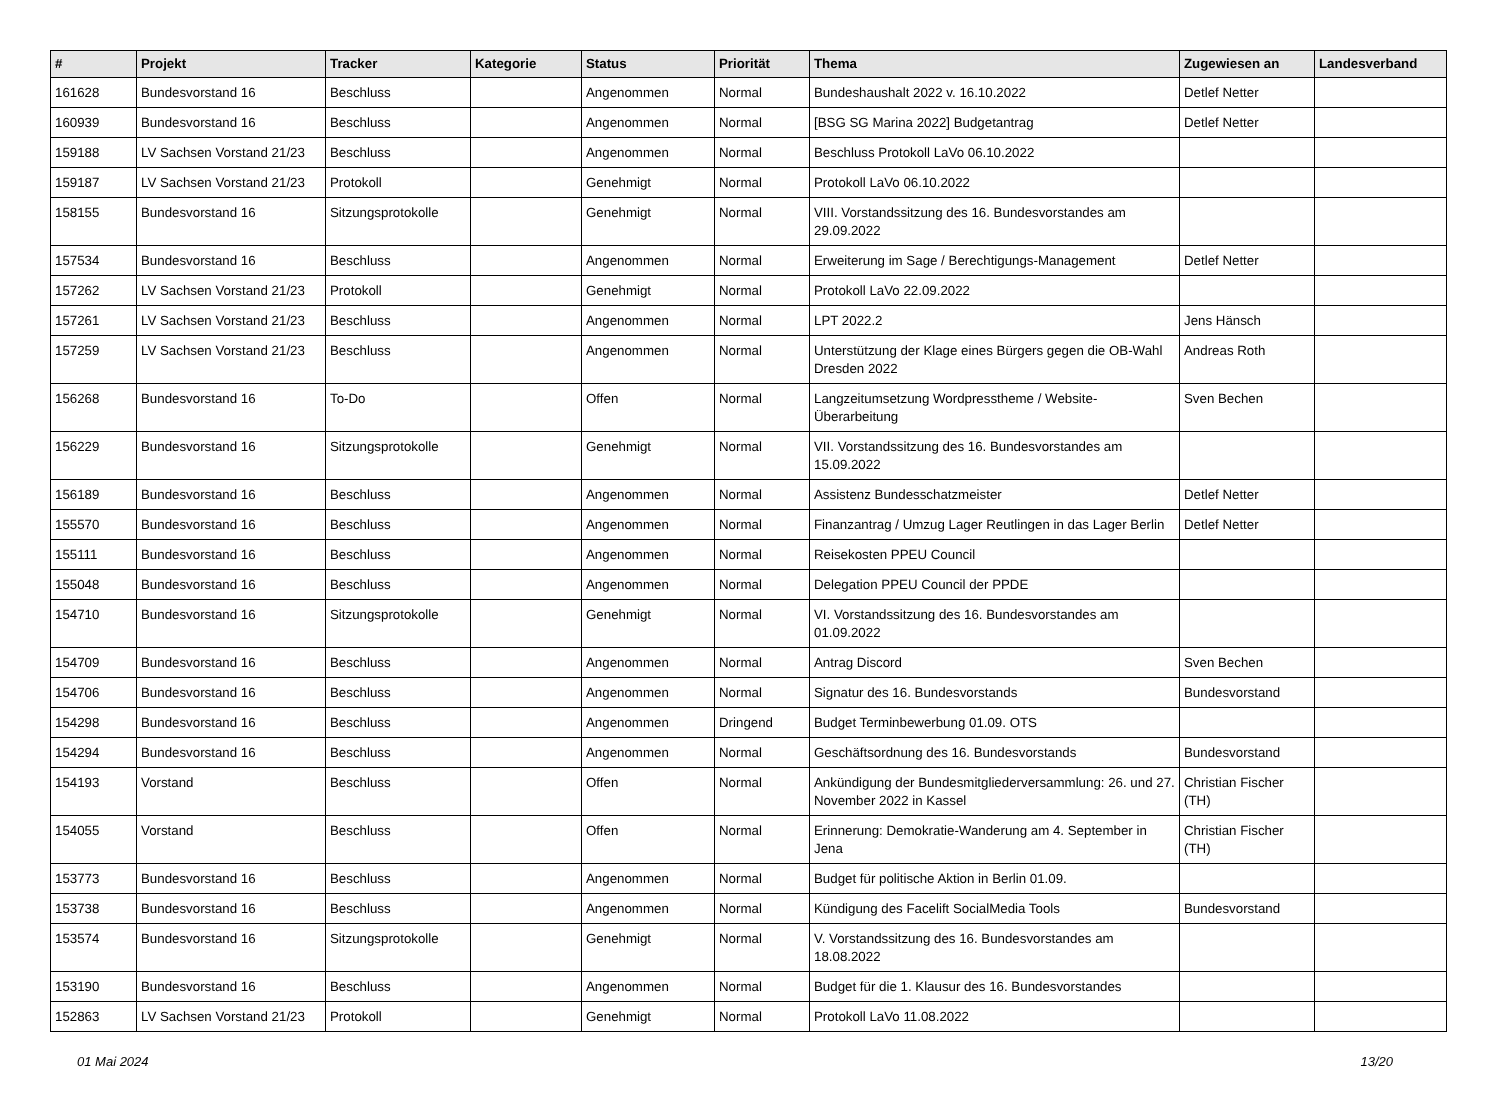| # | Projekt | Tracker | Kategorie | Status | Priorität | Thema | Zugewiesen an | Landesverband |
| --- | --- | --- | --- | --- | --- | --- | --- | --- |
| 161628 | Bundesvorstand 16 | Beschluss | | Angenommen | Normal | Bundeshaushalt 2022 v. 16.10.2022 | Detlef Netter | |
| 160939 | Bundesvorstand 16 | Beschluss | | Angenommen | Normal | [BSG SG Marina 2022] Budgetantrag | Detlef Netter | |
| 159188 | LV Sachsen Vorstand 21/23 | Beschluss | | Angenommen | Normal | Beschluss Protokoll LaVo 06.10.2022 | | |
| 159187 | LV Sachsen Vorstand 21/23 | Protokoll | | Genehmigt | Normal | Protokoll LaVo 06.10.2022 | | |
| 158155 | Bundesvorstand 16 | Sitzungsprotokolle | | Genehmigt | Normal | VIII. Vorstandssitzung des 16. Bundesvorstandes am 29.09.2022 | | |
| 157534 | Bundesvorstand 16 | Beschluss | | Angenommen | Normal | Erweiterung im Sage / Berechtigungs-Management | Detlef Netter | |
| 157262 | LV Sachsen Vorstand 21/23 | Protokoll | | Genehmigt | Normal | Protokoll LaVo 22.09.2022 | | |
| 157261 | LV Sachsen Vorstand 21/23 | Beschluss | | Angenommen | Normal | LPT 2022.2 | Jens Hänsch | |
| 157259 | LV Sachsen Vorstand 21/23 | Beschluss | | Angenommen | Normal | Unterstützung der Klage eines Bürgers gegen die OB-Wahl Dresden 2022 | Andreas Roth | |
| 156268 | Bundesvorstand 16 | To-Do | | Offen | Normal | Langzeitumsetzung Wordpresstheme / Website-Überarbeitung | Sven Bechen | |
| 156229 | Bundesvorstand 16 | Sitzungsprotokolle | | Genehmigt | Normal | VII. Vorstandssitzung des 16. Bundesvorstandes am 15.09.2022 | | |
| 156189 | Bundesvorstand 16 | Beschluss | | Angenommen | Normal | Assistenz Bundesschatzmeister | Detlef Netter | |
| 155570 | Bundesvorstand 16 | Beschluss | | Angenommen | Normal | Finanzantrag / Umzug Lager Reutlingen in das Lager Berlin | Detlef Netter | |
| 155111 | Bundesvorstand 16 | Beschluss | | Angenommen | Normal | Reisekosten PPEU Council | | |
| 155048 | Bundesvorstand 16 | Beschluss | | Angenommen | Normal | Delegation PPEU Council der PPDE | | |
| 154710 | Bundesvorstand 16 | Sitzungsprotokolle | | Genehmigt | Normal | VI. Vorstandssitzung des 16. Bundesvorstandes am 01.09.2022 | | |
| 154709 | Bundesvorstand 16 | Beschluss | | Angenommen | Normal | Antrag Discord | Sven Bechen | |
| 154706 | Bundesvorstand 16 | Beschluss | | Angenommen | Normal | Signatur des 16. Bundesvorstands | Bundesvorstand | |
| 154298 | Bundesvorstand 16 | Beschluss | | Angenommen | Dringend | Budget Terminbewerbung 01.09. OTS | | |
| 154294 | Bundesvorstand 16 | Beschluss | | Angenommen | Normal | Geschäftsordnung des 16. Bundesvorstands | Bundesvorstand | |
| 154193 | Vorstand | Beschluss | | Offen | Normal | Ankündigung der Bundesmitgliederversammlung: 26. und 27. November 2022 in Kassel | Christian Fischer (TH) | |
| 154055 | Vorstand | Beschluss | | Offen | Normal | Erinnerung: Demokratie-Wanderung am 4. September in Jena | Christian Fischer (TH) | |
| 153773 | Bundesvorstand 16 | Beschluss | | Angenommen | Normal | Budget für politische Aktion in Berlin 01.09. | | |
| 153738 | Bundesvorstand 16 | Beschluss | | Angenommen | Normal | Kündigung des Facelift SocialMedia Tools | Bundesvorstand | |
| 153574 | Bundesvorstand 16 | Sitzungsprotokolle | | Genehmigt | Normal | V. Vorstandssitzung des 16. Bundesvorstandes am 18.08.2022 | | |
| 153190 | Bundesvorstand 16 | Beschluss | | Angenommen | Normal | Budget für die 1. Klausur des 16. Bundesvorstandes | | |
| 152863 | LV Sachsen Vorstand 21/23 | Protokoll | | Genehmigt | Normal | Protokoll LaVo 11.08.2022 | | |
01 Mai 2024 13/20